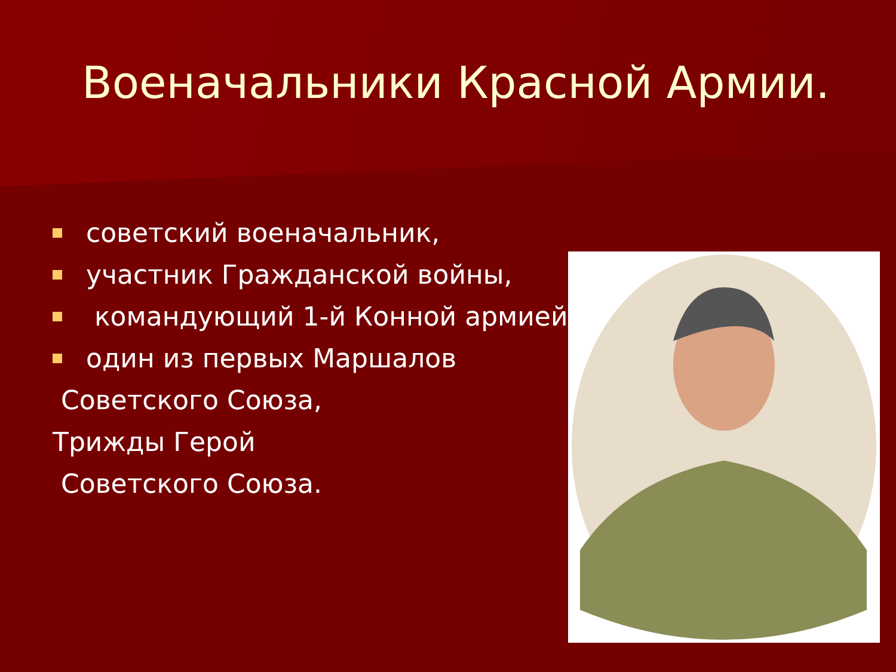Военачальники Красной Армии.
советский военачальник,
участник Гражданской войны,
командующий 1-й Конной армией,
один из первых Маршалов
Советского Союза,
Трижды Герой
Советского Союза.